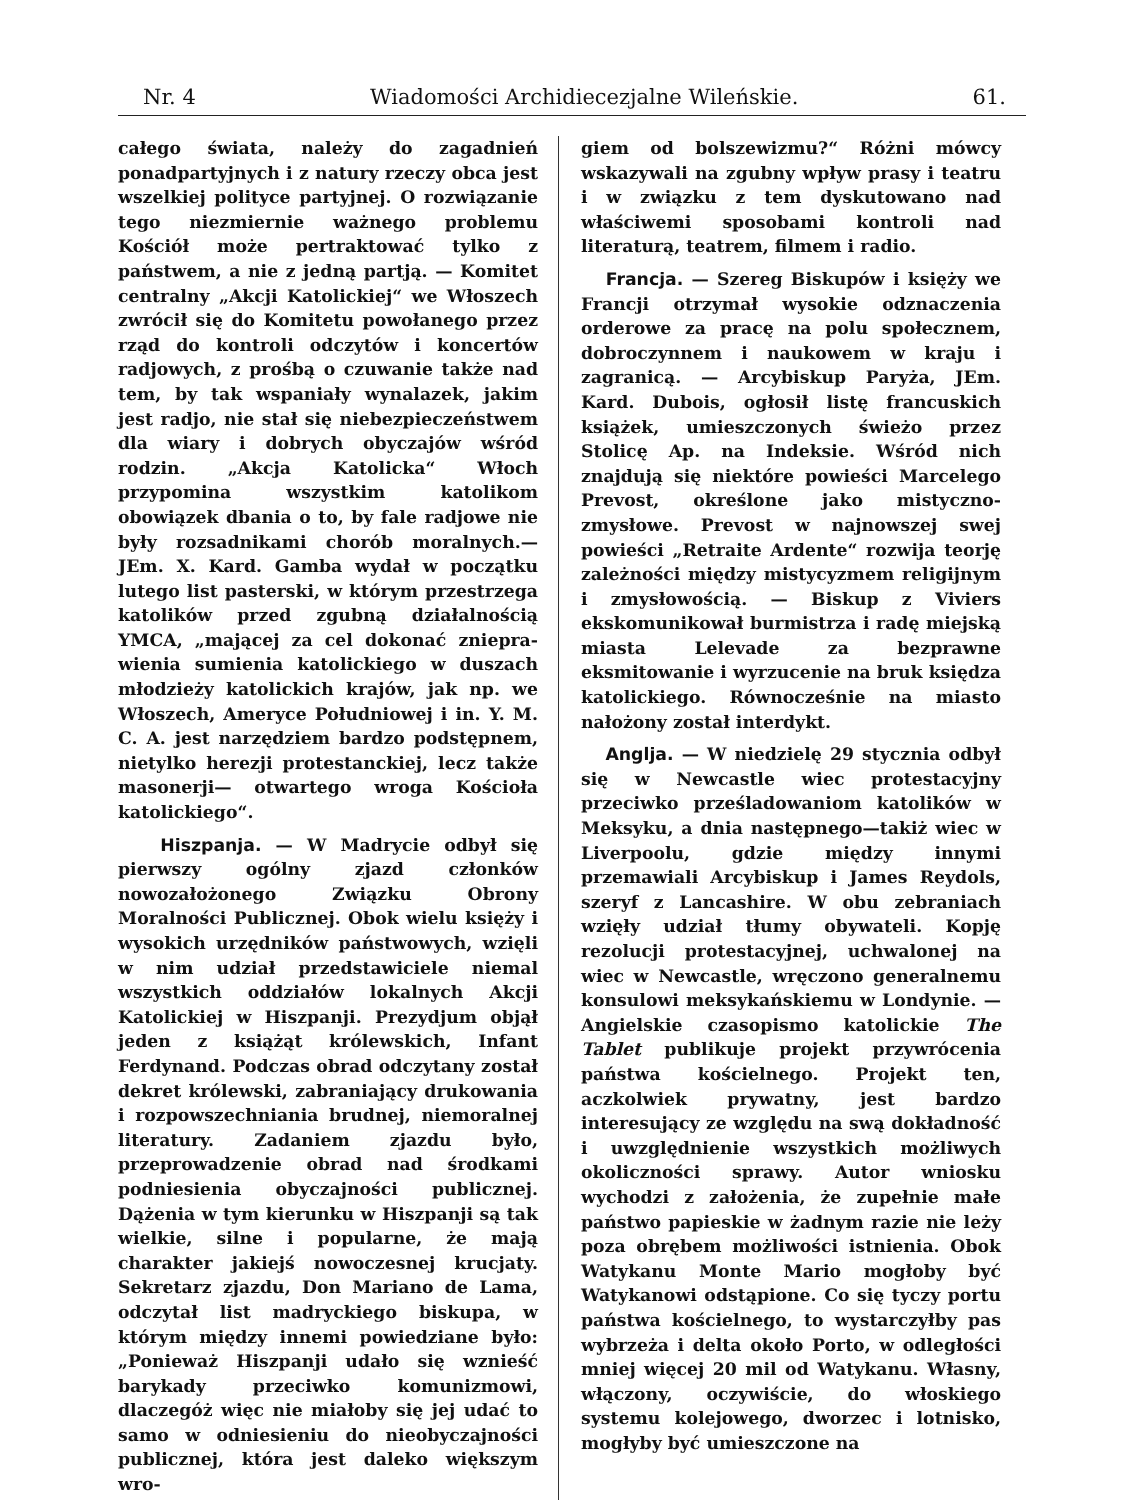Nr. 4 Wiadomości Archidiecezjalne Wileńskie. 61.
całego świata, należy do zagadnień ponadpartyjnych i z natury rzeczy obca jest wszelkiej polityce partyjnej. O rozwiązanie tego niezmiernie ważnego problemu Kościół może pertraktować tylko z państwem, a nie z jedną partją. — Komitet centralny „Akcji Katolickiej“ we Włoszech zwrócił się do Komitetu powołanego przez rząd do kontroli odczytów i koncertów radjowych, z prośbą o czuwanie także nad tem, by tak wspaniały wynalazek, jakim jest radjo, nie stał się niebezpieczeństwem dla wiary i dobrych obyczajów wśród rodzin. „Akcja Katolicka“ Włoch przypomina wszystkim katolikom obowiązek dbania o to, by fale radjowe nie były rozsadnikami chorób moralnych.—JEm. X. Kard. Gamba wydał w początku lutego list pasterski, w którym przestrzega katolików przed zgubną działalnością YMCA, „mającej za cel dokonać zniepra­wienia sumienia katolickiego w duszach młodzieży katolickich krajów, jak np. we Włoszech, Ameryce Południowej i in. Y. M. C. A. jest narzędziem bardzo podstępnem, nietylko herezji protestanckiej, lecz także masonerji— otwartego wroga Kościoła katolickiego“.
Hiszpanja. — W Madrycie odbył się pierwszy ogólny zjazd członków nowozałożonego Związku Obrony Moralności Publicznej. Obok wielu księży i wysokich urzędników państwowych, wzięli w nim udział przedstawiciele niemal wszystkich oddziałów lokalnych Akcji Katolickiej w Hiszpanji. Prezydjum objął jeden z książąt królewskich, Infant Ferdynand. Podczas obrad odczytany został dekret królewski, zabraniający drukowania i rozpowszechniania brudnej, niemoralnej literatury. Zadaniem zjazdu było, przeprowadzenie obrad nad środkami podniesienia obyczajności publicznej. Dążenia w tym kierunku w Hiszpanji są tak wielkie, silne i popularne, że mają charakter jakiejś nowoczesnej krucjaty. Sekretarz zjazdu, Don Mariano de Lama, odczytał list madryckiego biskupa, w którym między innemi powiedziane było: „Ponieważ Hiszpanji udało się wznieść barykady przeciwko komunizmowi, dlaczegóż więc nie miałoby się jej udać to samo w odniesieniu do nieobyczajności publicznej, która jest daleko większym wro-
giem od bolszewizmu?“ Różni mówcy wskazywali na zgubny wpływ prasy i teatru i w związku z tem dyskutowano nad właściwemi sposobami kontroli nad literaturą, teatrem, filmem i radio.
Francja. — Szereg Biskupów i księży we Francji otrzymał wysokie odznaczenia orderowe za pracę na polu społecznem, dobroczynnem i naukowem w kraju i zagranicą. — Arcybiskup Paryża, JEm. Kard. Dubois, ogłosił listę francuskich książek, umieszczonych świeżo przez Stolicę Ap. na Indeksie. Wśród nich znajdują się niektóre powieści Marcelego Prevost, określone jako mistyczno-zmysłowe. Prevost w najnowszej swej powieści „Retraite Ardente“ rozwija teorję zależności między mistycyzmem religijnym i zmysłowością. — Biskup z Viviers ekskomunikował burmistrza i radę miejską miasta Lelevade za bezprawne eksmitowanie i wyrzucenie na bruk księdza katolickiego. Równocześnie na miasto nałożony został interdykt.
Anglja. — W niedzielę 29 stycznia odbył się w Newcastle wiec protestacyjny przeciwko prześladowaniom katolików w Meksyku, a dnia następnego—takiż wiec w Liverpoolu, gdzie między innymi przemawiali Arcybiskup i James Reydols, szeryf z Lancashire. W obu zebraniach wzięły udział tłumy obywateli. Kopję rezolucji protestacyjnej, uchwalonej na wiec w Newcastle, wręczono generalnemu konsulowi meksykańskiemu w Londynie. — Angielskie czasopismo katolickie The Tablet publikuje projekt przywrócenia państwa kościelnego. Projekt ten, aczkolwiek prywatny, jest bardzo interesujący ze względu na swą dokładność i uwzględnienie wszystkich możliwych okoliczności sprawy. Autor wniosku wychodzi z założenia, że zupełnie małe państwo papieskie w żadnym razie nie leży poza obrębem możliwości istnienia. Obok Watykanu Monte Mario mogłoby być Watykanowi odstąpione. Co się tyczy portu państwa kościelnego, to wystarczyłby pas wybrzeża i delta około Porto, w odległości mniej więcej 20 mil od Watykanu. Własny, włączony, oczywiście, do włoskiego systemu kolejowego, dworzec i lotnisko, mogłyby być umieszczone na